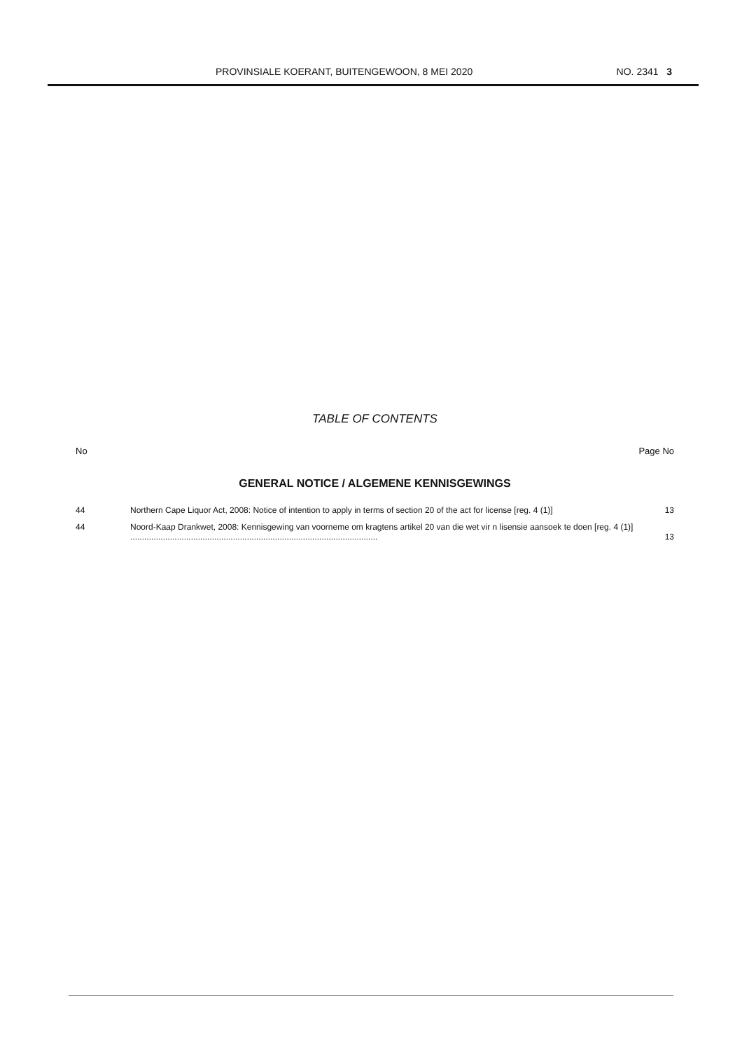PROVINSIALE KOERANT, BUITENGEWOON, 8 MEI 2020 NO. 2341 3
TABLE OF CONTENTS
No Page No
GENERAL NOTICE / ALGEMENE KENNISGEWINGS
| 44 | Northern Cape Liquor Act, 2008: Notice of intention to apply in terms of section 20 of the act for license [reg. 4 (1)] | 13 |
| 44 | Noord-Kaap Drankwet, 2008: Kennisgewing van voorneme om kragtens artikel 20 van die wet vir n lisensie aansoek te doen [reg. 4 (1)] .......................................................................................................... | 13 |